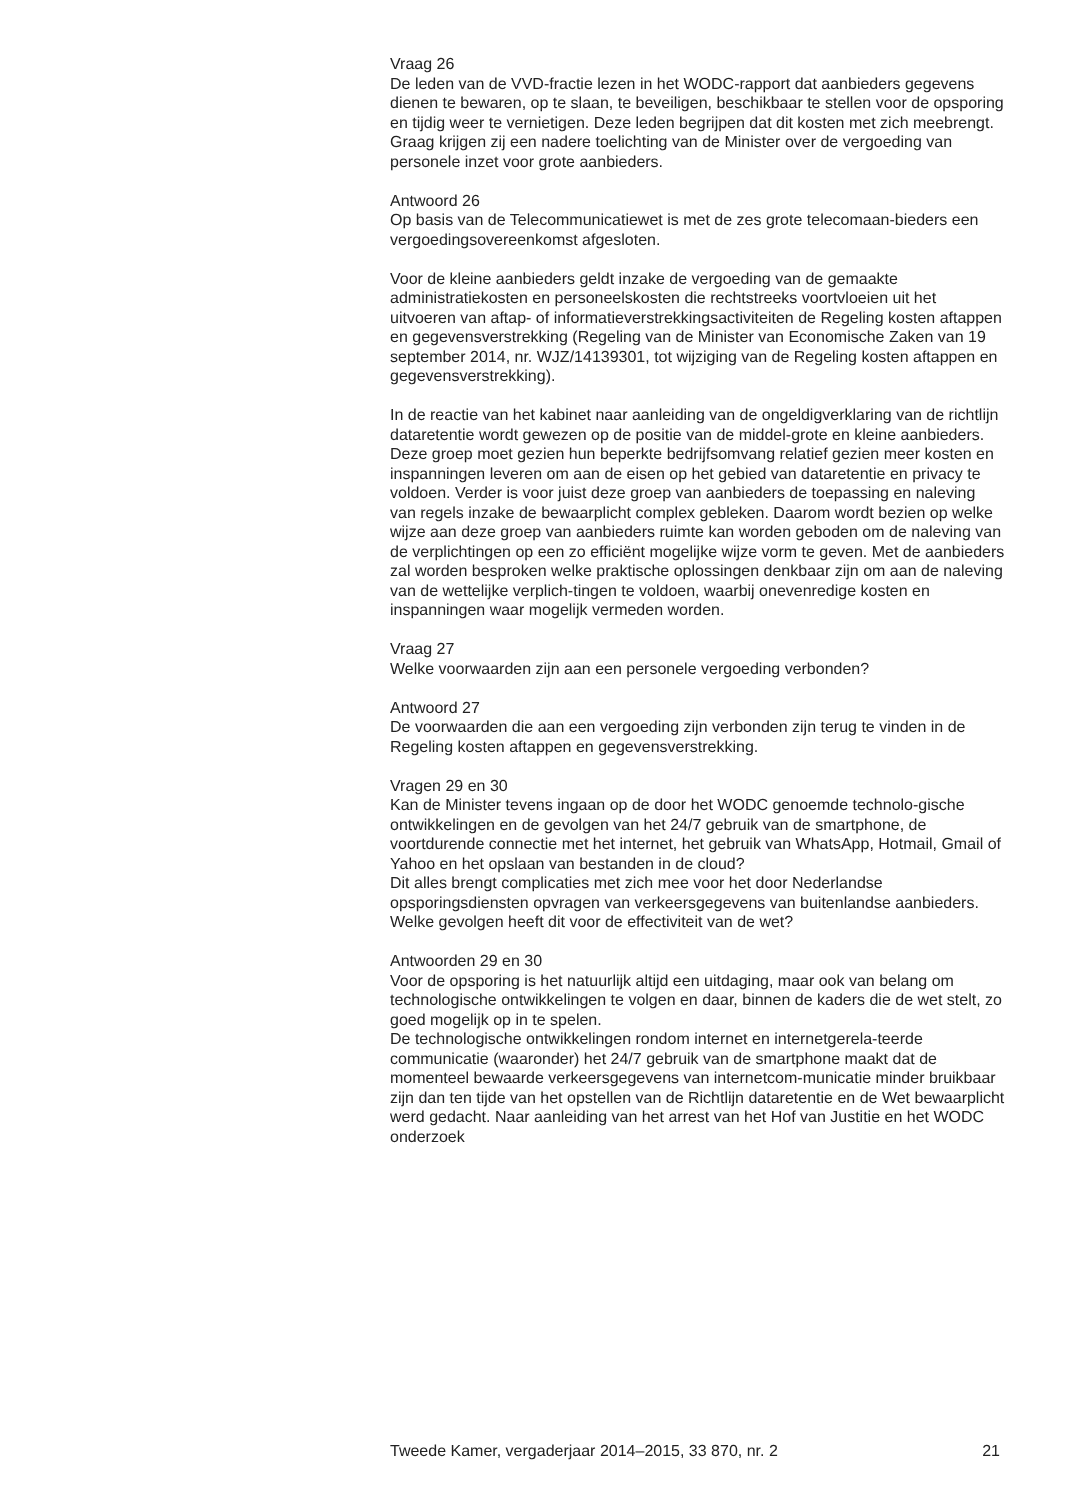Vraag 26
De leden van de VVD-fractie lezen in het WODC-rapport dat aanbieders gegevens dienen te bewaren, op te slaan, te beveiligen, beschikbaar te stellen voor de opsporing en tijdig weer te vernietigen. Deze leden begrijpen dat dit kosten met zich meebrengt. Graag krijgen zij een nadere toelichting van de Minister over de vergoeding van personele inzet voor grote aanbieders.
Antwoord 26
Op basis van de Telecommunicatiewet is met de zes grote telecomaan-bieders een vergoedingsovereenkomst afgesloten.
Voor de kleine aanbieders geldt inzake de vergoeding van de gemaakte administratiekosten en personeelskosten die rechtstreeks voortvloeien uit het uitvoeren van aftap- of informatieverstrekkingsactiviteiten de Regeling kosten aftappen en gegevensverstrekking (Regeling van de Minister van Economische Zaken van 19 september 2014, nr. WJZ/14139301, tot wijziging van de Regeling kosten aftappen en gegevensverstrekking).
In de reactie van het kabinet naar aanleiding van de ongeldigverklaring van de richtlijn dataretentie wordt gewezen op de positie van de middel-grote en kleine aanbieders. Deze groep moet gezien hun beperkte bedrijfsomvang relatief gezien meer kosten en inspanningen leveren om aan de eisen op het gebied van dataretentie en privacy te voldoen. Verder is voor juist deze groep van aanbieders de toepassing en naleving van regels inzake de bewaarplicht complex gebleken. Daarom wordt bezien op welke wijze aan deze groep van aanbieders ruimte kan worden geboden om de naleving van de verplichtingen op een zo efficiënt mogelijke wijze vorm te geven. Met de aanbieders zal worden besproken welke praktische oplossingen denkbaar zijn om aan de naleving van de wettelijke verplich-tingen te voldoen, waarbij onevenredige kosten en inspanningen waar mogelijk vermeden worden.
Vraag 27
Welke voorwaarden zijn aan een personele vergoeding verbonden?
Antwoord 27
De voorwaarden die aan een vergoeding zijn verbonden zijn terug te vinden in de Regeling kosten aftappen en gegevensverstrekking.
Vragen 29 en 30
Kan de Minister tevens ingaan op de door het WODC genoemde technolo-gische ontwikkelingen en de gevolgen van het 24/7 gebruik van de smartphone, de voortdurende connectie met het internet, het gebruik van WhatsApp, Hotmail, Gmail of Yahoo en het opslaan van bestanden in de cloud?
Dit alles brengt complicaties met zich mee voor het door Nederlandse opsporingsdiensten opvragen van verkeersgegevens van buitenlandse aanbieders. Welke gevolgen heeft dit voor de effectiviteit van de wet?
Antwoorden 29 en 30
Voor de opsporing is het natuurlijk altijd een uitdaging, maar ook van belang om technologische ontwikkelingen te volgen en daar, binnen de kaders die de wet stelt, zo goed mogelijk op in te spelen.
De technologische ontwikkelingen rondom internet en internetgerela-teerde communicatie (waaronder) het 24/7 gebruik van de smartphone maakt dat de momenteel bewaarde verkeersgegevens van internetcom-municatie minder bruikbaar zijn dan ten tijde van het opstellen van de Richtlijn dataretentie en de Wet bewaarplicht werd gedacht. Naar aanleiding van het arrest van het Hof van Justitie en het WODC onderzoek
Tweede Kamer, vergaderjaar 2014–2015, 33 870, nr. 2 21